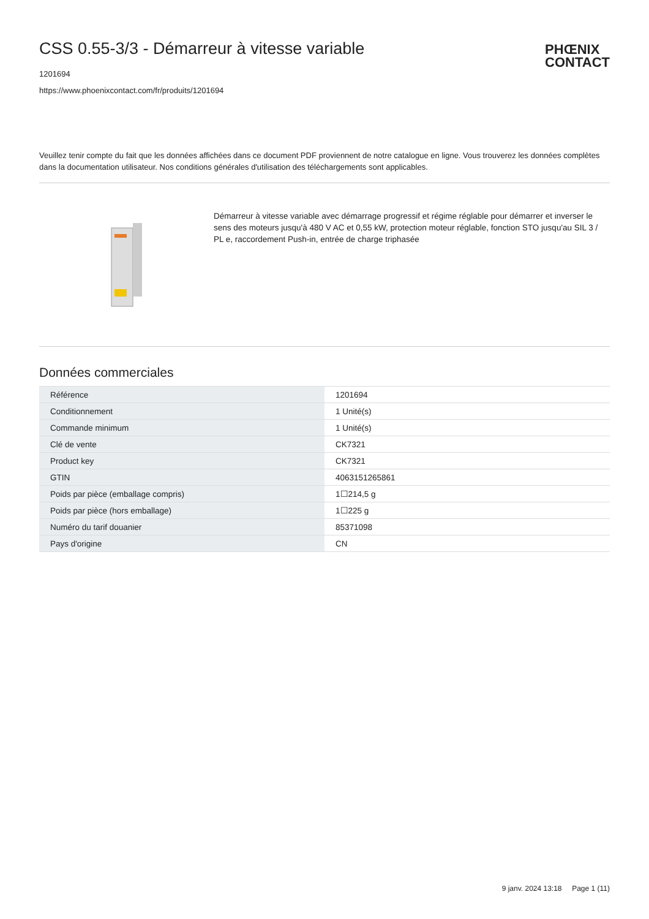CSS 0.55-3/3 - Démarreur à vitesse variable
PHŒNIX
CONTACT
1201694
https://www.phoenixcontact.com/fr/produits/1201694
Veuillez tenir compte du fait que les données affichées dans ce document PDF proviennent de notre catalogue en ligne. Vous trouverez les données complètes dans la documentation utilisateur. Nos conditions générales d'utilisation des téléchargements sont applicables.
Démarreur à vitesse variable avec démarrage progressif et régime réglable pour démarrer et inverser le sens des moteurs jusqu'à 480 V AC et 0,55 kW, protection moteur réglable, fonction STO jusqu'au SIL 3 / PL e, raccordement Push-in, entrée de charge triphasée
Données commerciales
| Référence | 1201694 |
| Conditionnement | 1 Unité(s) |
| Commande minimum | 1 Unité(s) |
| Clé de vente | CK7321 |
| Product key | CK7321 |
| GTIN | 4063151265861 |
| Poids par pièce (emballage compris) | 1☐214,5 g |
| Poids par pièce (hors emballage) | 1☐225 g |
| Numéro du tarif douanier | 85371098 |
| Pays d'origine | CN |
9 janv. 2024 13:18 Page 1 (11)